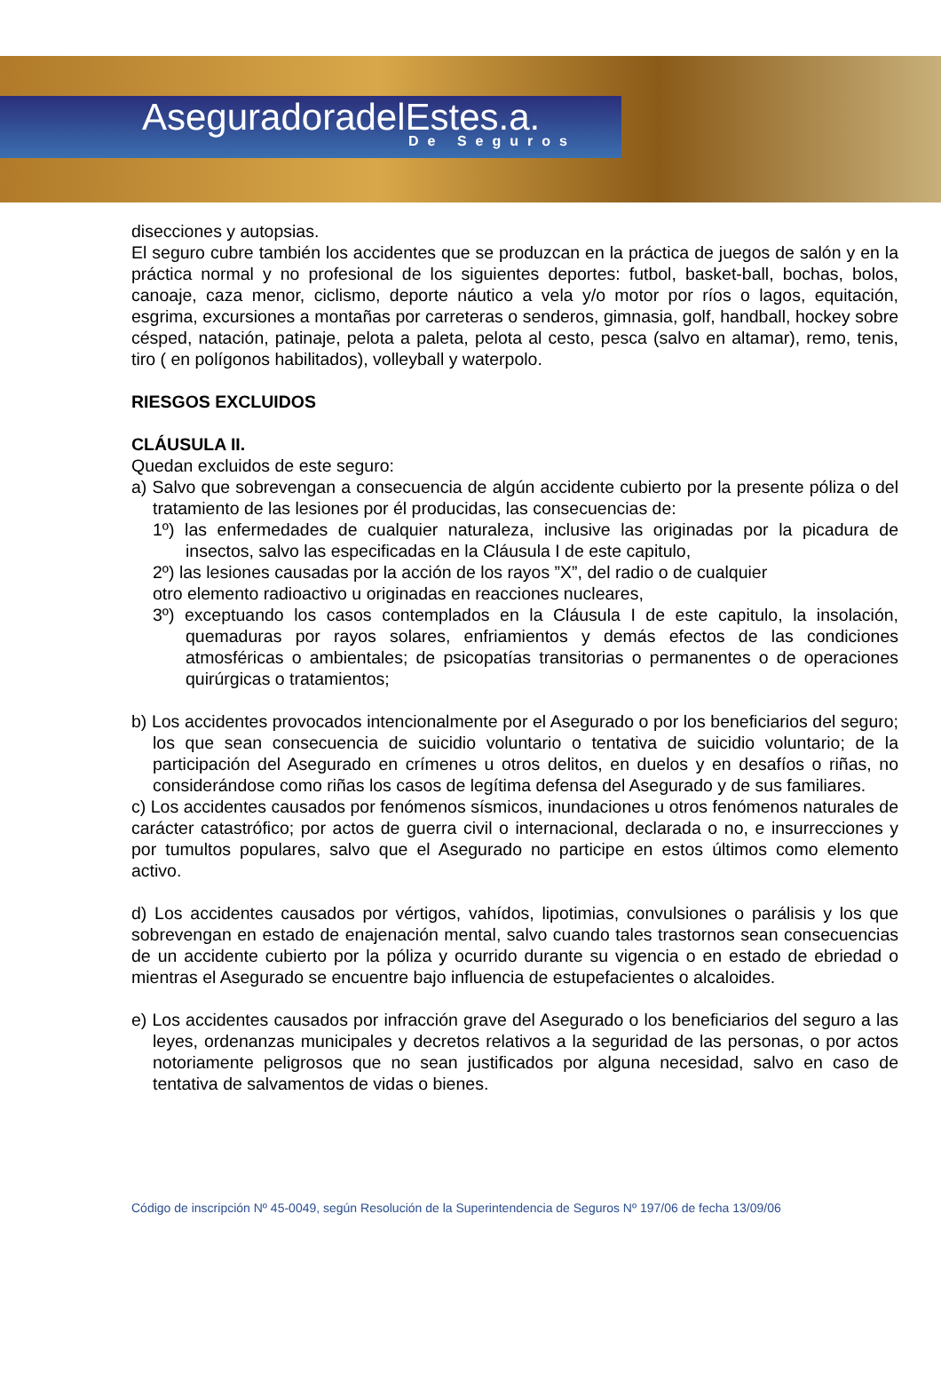AseguradoradelEstes.a.
De Seguros
disecciones y autopsias.
El seguro cubre también los accidentes que se produzcan en la práctica de juegos de salón y en la práctica normal y no profesional de los siguientes deportes: futbol, basket-ball, bochas, bolos, canoaje, caza menor, ciclismo, deporte náutico a vela y/o motor por ríos o lagos, equitación, esgrima, excursiones a montañas por carreteras o senderos, gimnasia, golf, handball, hockey sobre césped, natación, patinaje, pelota a paleta, pelota al cesto, pesca (salvo en altamar), remo, tenis, tiro ( en polígonos habilitados), volleyball y waterpolo.
RIESGOS EXCLUIDOS
CLÁUSULA II.
Quedan excluidos de este seguro:
a) Salvo que sobrevengan a consecuencia de algún accidente cubierto por la presente póliza o del tratamiento de las lesiones por él producidas, las consecuencias de:
1º) las enfermedades de cualquier naturaleza, inclusive las originadas por la picadura de insectos, salvo las especificadas en la Cláusula I de este capitulo,
2º) las lesiones causadas por la acción de los rayos ”X”, del radio o de cualquier
otro elemento radioactivo u originadas en reacciones nucleares,
3º) exceptuando los casos contemplados en la Cláusula I de este capitulo, la insolación, quemaduras por rayos solares, enfriamientos y demás efectos de las condiciones atmosféricas o ambientales; de psicopatías transitorias o permanentes o de operaciones quirúrgicas o tratamientos;
b) Los accidentes provocados intencionalmente por el Asegurado o por los beneficiarios del seguro; los que sean consecuencia de suicidio voluntario o tentativa de suicidio voluntario; de la participación del Asegurado en crímenes u otros delitos, en duelos y en desafíos o riñas, no considerándose como riñas los casos de legítima defensa del Asegurado y de sus familiares.
c) Los accidentes causados por fenómenos sísmicos, inundaciones u otros fenómenos naturales de carácter catastrófico; por actos de guerra civil o internacional, declarada o no, e insurrecciones y por tumultos populares, salvo que el Asegurado no participe en estos últimos como elemento activo.
d) Los accidentes causados por vértigos, vahídos, lipotimias, convulsiones o parálisis y los que sobrevengan en estado de enajenación mental, salvo cuando tales trastornos sean consecuencias de un accidente cubierto por la póliza y ocurrido durante su vigencia o en estado de ebriedad o mientras el Asegurado se encuentre bajo influencia de estupefacientes o alcaloides.
e) Los accidentes causados por infracción grave del Asegurado o los beneficiarios del seguro a las leyes, ordenanzas municipales y decretos relativos a la seguridad de las personas, o por actos notoriamente peligrosos que no sean justificados por alguna necesidad, salvo en caso de tentativa de salvamentos de vidas o bienes.
Código de inscripción Nº 45-0049, según Resolución de la Superintendencia de Seguros Nº 197/06 de fecha 13/09/06